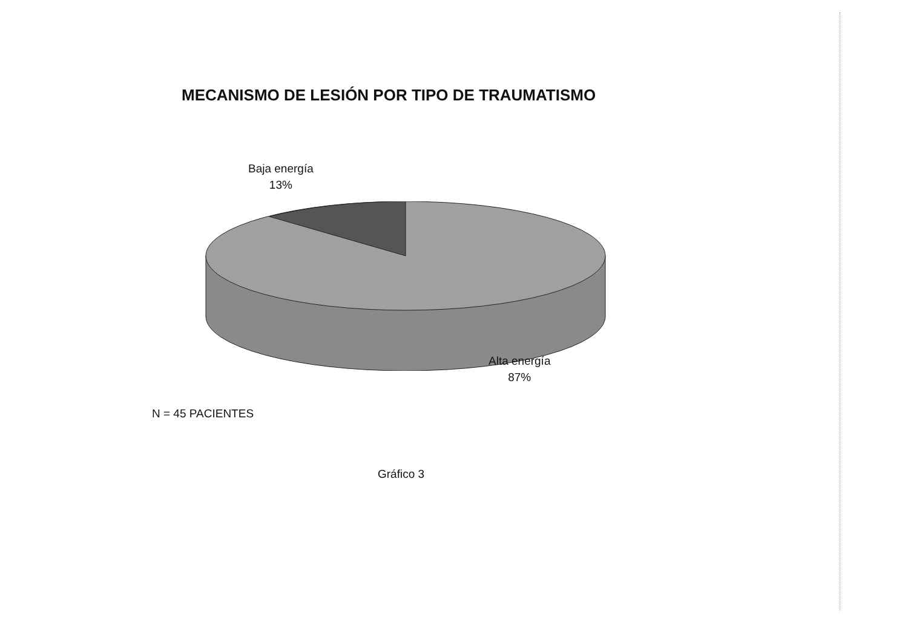MECANISMO DE LESIÓN POR TIPO DE TRAUMATISMO
Baja energía
13%
Alta energía
87%
N = 45 PACIENTES
Gráfico 3